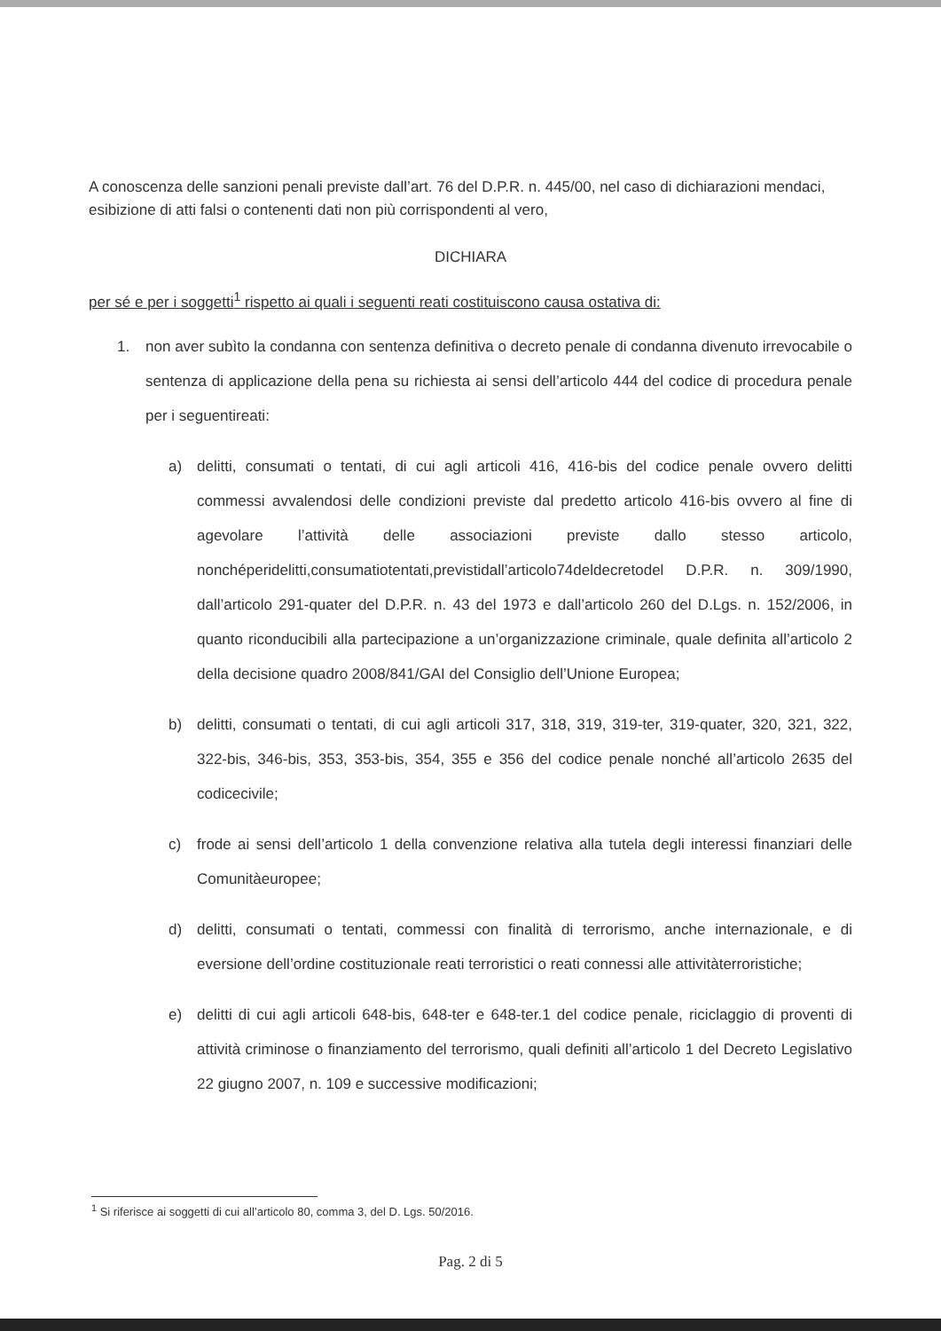A conoscenza delle sanzioni penali previste dall’art. 76 del D.P.R. n. 445/00, nel caso di dichiarazioni mendaci, esibizione di atti falsi o contenenti dati non più corrispondenti al vero,
DICHIARA
per sé e per i soggetti<sup>1</sup> rispetto ai quali i seguenti reati costituiscono causa ostativa di:
1. non aver subìto la condanna con sentenza definitiva o decreto penale di condanna divenuto irrevocabile o sentenza di applicazione della pena su richiesta ai sensi dell’articolo 444 del codice di procedura penale per i seguentireati:
a) delitti, consumati o tentati, di cui agli articoli 416, 416-bis del codice penale ovvero delitti commessi avvalendosi delle condizioni previste dal predetto articolo 416-bis ovvero al fine di agevolare l’attività delle associazioni previste dallo stesso articolo, nonchéperidelitti,consumatiotentati,previstidall’articolo74deldecretodel D.P.R. n. 309/1990, dall’articolo 291-quater del D.P.R. n. 43 del 1973 e dall’articolo 260 del D.Lgs. n. 152/2006, in quanto riconducibili alla partecipazione a un’organizzazione criminale, quale definita all’articolo 2 della decisione quadro 2008/841/GAI del Consiglio dell’Unione Europea;
b) delitti, consumati o tentati, di cui agli articoli 317, 318, 319, 319-ter, 319-quater, 320, 321, 322, 322-bis, 346-bis, 353, 353-bis, 354, 355 e 356 del codice penale nonché all’articolo 2635 del codicecivile;
c) frode ai sensi dell’articolo 1 della convenzione relativa alla tutela degli interessi finanziari delle Comunitàeuropee;
d) delitti, consumati o tentati, commessi con finalità di terrorismo, anche internazionale, e di eversione dell’ordine costituzionale reati terroristici o reati connessi alle attivitàterroristiche;
e) delitti di cui agli articoli 648-bis, 648-ter e 648-ter.1 del codice penale, riciclaggio di proventi di attività criminose o finanziamento del terrorismo, quali definiti all’articolo 1 del Decreto Legislativo 22 giugno 2007, n. 109 e successive modificazioni;
<sup>1</sup> Si riferisce ai soggetti di cui all’articolo 80, comma 3, del D. Lgs. 50/2016.
Pag. 2 di 5